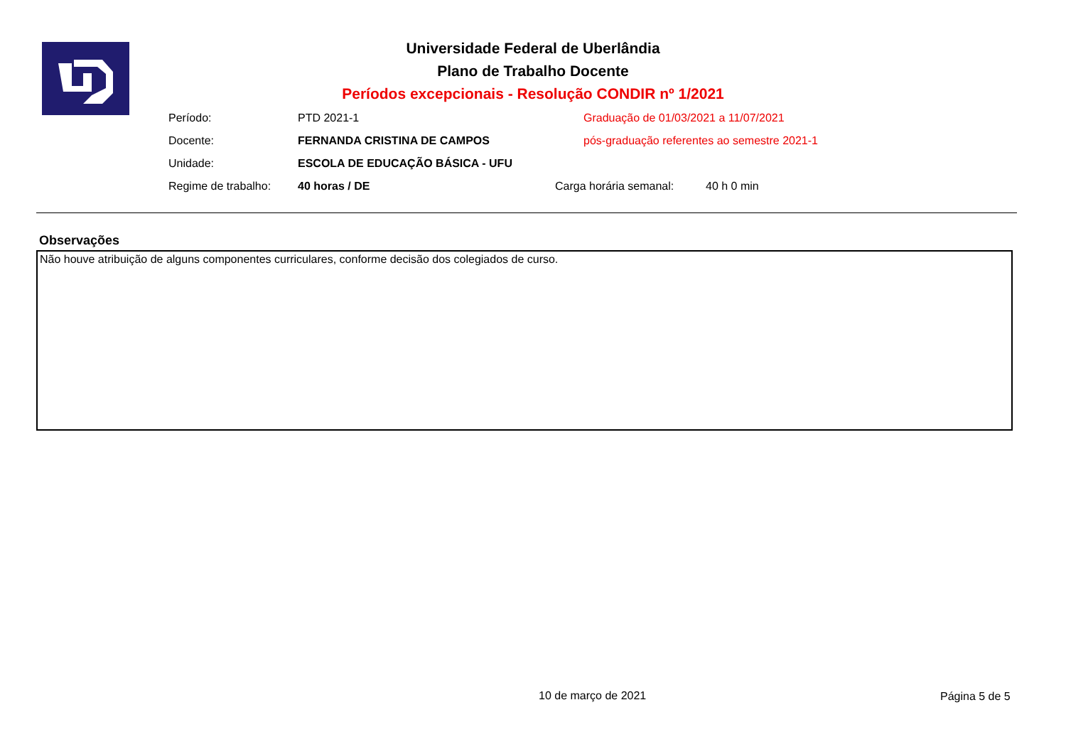Universidade Federal de Uberlândia
Plano de Trabalho Docente
Períodos excepcionais - Resolução CONDIR nº 1/2021
Período: PTD 2021-1 Graduação de 01/03/2021 a 11/07/2021
Docente: FERNANDA CRISTINA DE CAMPOS pós-graduação referentes ao semestre 2021-1
Unidade: ESCOLA DE EDUCAÇÃO BÁSICA - UFU
Regime de trabalho: 40 horas / DE Carga horária semanal: 40 h 0 min
Observações
Não houve atribuição de alguns componentes curriculares, conforme decisão dos colegiados de curso.
10 de março de 2021 Página 5 de 5